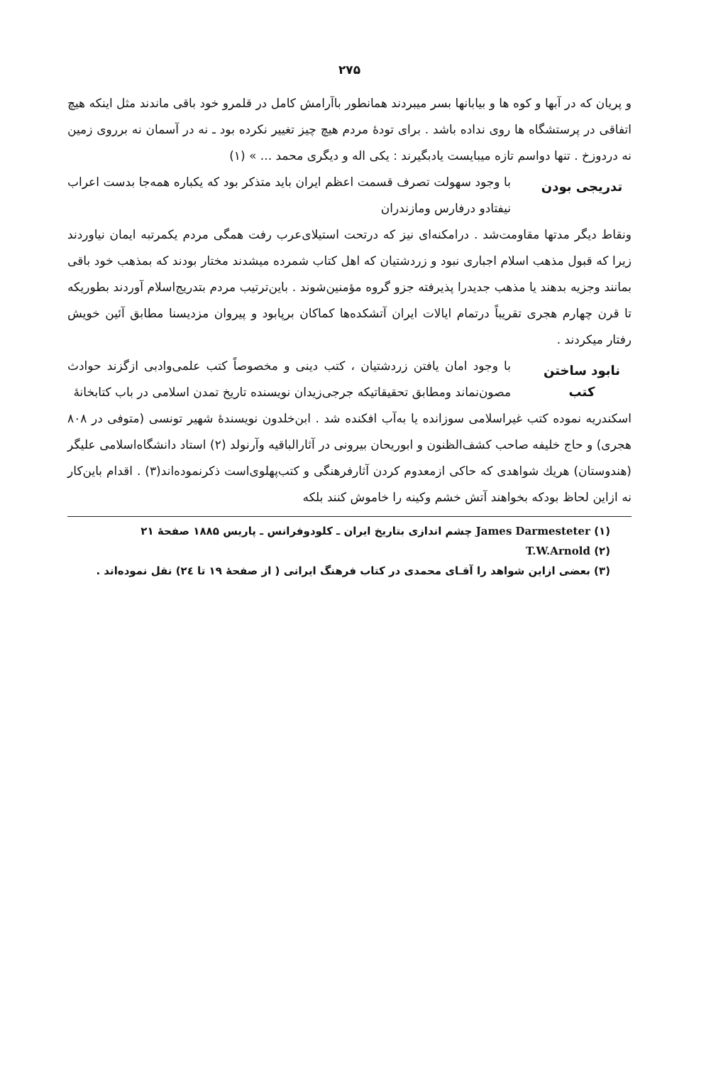۲۷۵
و پریان که در آبها و کوه ها و بیابانها بسر میبردند همانطور باآرامش کامل در قلمرو خود باقی ماندند مثل اینکه هیچ اتفاقی در پرستشگاه ها روی نداده باشد . برای تودهٔ مردم هیچ چیز تغییر نکرده بود ـ نه در آسمان نه برروی زمین نه دردوزخ . تنها دواسم تازه میبایست یادبگیرند : یکی اله و دیگری محمد ... » (۱)
تدریجی بودن
با وجود سهولت تصرف قسمت اعظم ایران باید متذکر بود که یکباره همه‌جا بدست اعراب نیفتادو درفارس ومازندران
ونقاط دیگر مدتها مقاومت‌شد . درامکنه‌ای نیز که درتحت استیلای‌عرب رفت همگی مردم یکمرتبه ایمان نیاوردند زیرا که قبول مذهب اسلام اجباری نبود و زردشتیان که اهل کتاب شمرده میشدند مختار بودند که بمذهب خود باقی بمانند وجزیه بدهند یا مذهب جدیدرا پذیرفته جزو گروه مؤمنین‌شوند . باین‌ترتیب مردم بتدریج‌اسلام آوردند بطوریکه تا قرن چهارم هجری تقریباً درتمام ایالات ایران آتشکده‌ها کماکان برپابود و پیروان مزدیسنا مطابق آئین خویش رفتار میکردند .
نابود ساختن
کتب
با وجود امان یافتن زردشتیان ، کتب دینی و مخصوصاً کتب علمی‌وادبی ازگزند حوادث مصون‌نماند ومطابق تحقیقاتیکه جرجی‌زیدان نویسنده تاریخ تمدن اسلامی در باب کتابخانهٔ
اسکندریه نموده کتب غیراسلامی سوزانده یا به‌آب افکنده شد . ابن‌خلدون نویسندهٔ شهیر تونسی (متوفی در ۸۰۸ هجری) و حاج خلیفه صاحب کشف‌الظنون و ابوریحان بیرونی در آثارالباقیه وآرنولد (۲) استاد دانشگاه‌اسلامی علیگر (هندوستان) هریك شواهدی که حاکی ازمعدوم کردن آثارفرهنگی و کتب‌پهلوی‌است ذکرنموده‌اند(۳) . اقدام باین‌کار نه ازاین لحاظ بودکه بخواهند آتش خشم وکینه را خاموش کنند بلکه
(۱) James Darmesteter چشم اندازی بتاریخ ایران ـ کلودوفرانس ـ پاریس ۱۸۸۵ صفحهٔ ۲۱
(۲) T.W.Arnold
(۳) بعضی ازاین شواهد را آقـای محمدی در کتاب فرهنگ ایرانی ( از صفحهٔ ۱۹ تا ۲٤) نقل نموده‌اند .